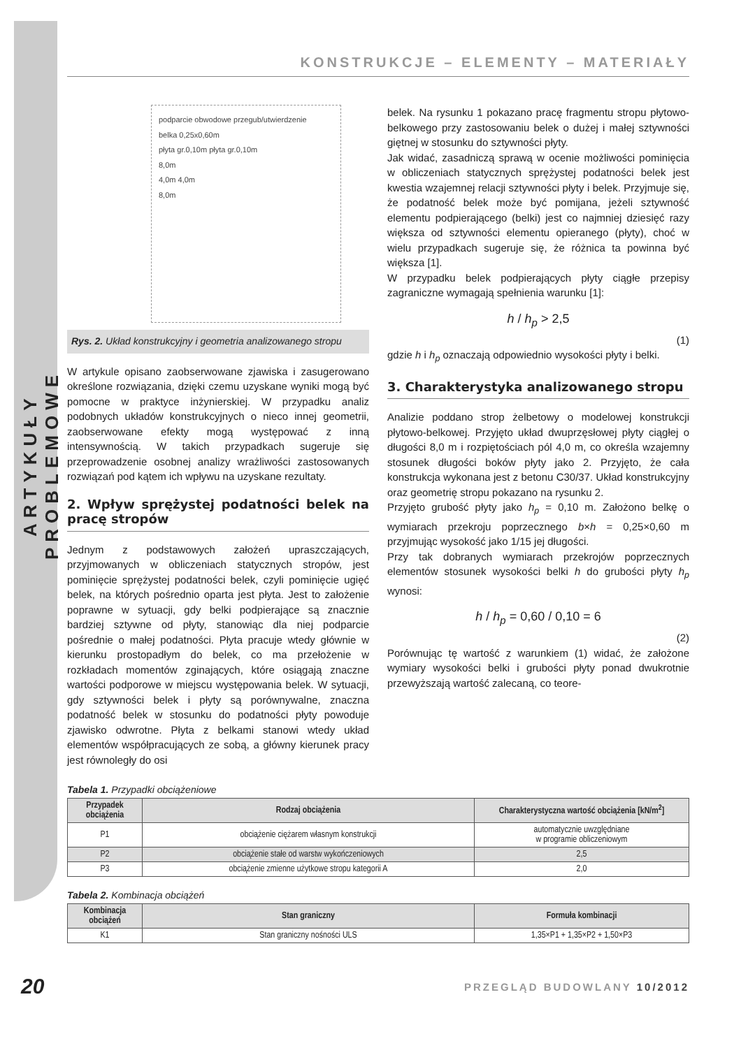ARTYKUŁY PROBLEMOWE
KONSTRUKCJE – ELEMENTY – MATERIAŁY
podparcie obwodowe przegub/utwierdzenie
belka 0,25x0,60m
płyta gr.0,10m płyta gr.0,10m
8,0m
4,0m 4,0m
8,0m
Rys. 2. Układ konstrukcyjny i geometria analizowanego stropu
W artykule opisano zaobserwowane zjawiska i zasugerowano określone rozwiązania, dzięki czemu uzyskane wyniki mogą być pomocne w praktyce inżynierskiej. W przypadku analiz podobnych układów konstrukcyjnych o nieco innej geometrii, zaobserwowane efekty mogą występować z inną intensywnością. W takich przypadkach sugeruje się przeprowadzenie osobnej analizy wrażliwości zastosowanych rozwiązań pod kątem ich wpływu na uzyskane rezultaty.
2. Wpływ sprężystej podatności belek na pracę stropów
Jednym z podstawowych założeń upraszczających, przyjmowanych w obliczeniach statycznych stropów, jest pominięcie sprężystej podatności belek, czyli pominięcie ugięć belek, na których pośrednio oparta jest płyta. Jest to założenie poprawne w sytuacji, gdy belki podpierające są znacznie bardziej sztywne od płyty, stanowiąc dla niej podparcie pośrednie o małej podatności. Płyta pracuje wtedy głównie w kierunku prostopadłym do belek, co ma przełożenie w rozkładach momentów zginających, które osiągają znaczne wartości podporowe w miejscu występowania belek. W sytuacji, gdy sztywności belek i płyty są porównywalne, znaczna podatność belek w stosunku do podatności płyty powoduje zjawisko odwrotne. Płyta z belkami stanowi wtedy układ elementów współpracujących ze sobą, a główny kierunek pracy jest równoległy do osi
belek. Na rysunku 1 pokazano pracę fragmentu stropu płytowo-belkowego przy zastosowaniu belek o dużej i małej sztywności giętnej w stosunku do sztywności płyty.
Jak widać, zasadniczą sprawą w ocenie możliwości pominięcia w obliczeniach statycznych sprężystej podatności belek jest kwestia wzajemnej relacji sztywności płyty i belek. Przyjmuje się, że podatność belek może być pomijana, jeżeli sztywność elementu podpierającego (belki) jest co najmniej dziesięć razy większa od sztywności elementu opieranego (płyty), choć w wielu przypadkach sugeruje się, że różnica ta powinna być większa [1].
W przypadku belek podpierających płyty ciągłe przepisy zagraniczne wymagają spełnienia warunku [1]:
h / h<sub>p</sub> > 2,5
(1)
gdzie h i h<sub>p</sub> oznaczają odpowiednio wysokości płyty i belki.
3. Charakterystyka analizowanego stropu
Analizie poddano strop żelbetowy o modelowej konstrukcji płytowo-belkowej. Przyjęto układ dwuprzęsłowej płyty ciągłej o długości 8,0 m i rozpiętościach pól 4,0 m, co określa wzajemny stosunek długości boków płyty jako 2. Przyjęto, że cała konstrukcja wykonana jest z betonu C30/37. Układ konstrukcyjny oraz geometrię stropu pokazano na rysunku 2.
Przyjęto grubość płyty jako h<sub>p</sub> = 0,10 m. Założono belkę o wymiarach przekroju poprzecznego b×h = 0,25×0,60 m przyjmując wysokość jako 1/15 jej długości.
Przy tak dobranych wymiarach przekrojów poprzecznych elementów stosunek wysokości belki h do grubości płyty h<sub>p</sub> wynosi:
h / h<sub>p</sub> = 0,60 / 0,10 = 6
(2)
Porównując tę wartość z warunkiem (1) widać, że założone wymiary wysokości belki i grubości płyty ponad dwukrotnie przewyższają wartość zalecaną, co teore-
Tabela 1. Przypadki obciążeniowe
| Przypadek obciążenia | Rodzaj obciążenia | Charakterystyczna wartość obciążenia [kN/m<sup>2</sup>] |
| --- | --- | --- |
| P1 | obciążenie ciężarem własnym konstrukcji | automatycznie uwzględniane w programie obliczeniowym |
| P2 | obciążenie stałe od warstw wykończeniowych | 2,5 |
| P3 | obciążenie zmienne użytkowe stropu kategorii A | 2,0 |
Tabela 2. Kombinacja obciążeń
| Kombinacja obciążeń | Stan graniczny | Formuła kombinacji |
| --- | --- | --- |
| K1 | Stan graniczny nośności ULS | 1,35×P1 + 1,35×P2 + 1,50×P3 |
20 PRZEGLĄD BUDOWLANY 10/2012